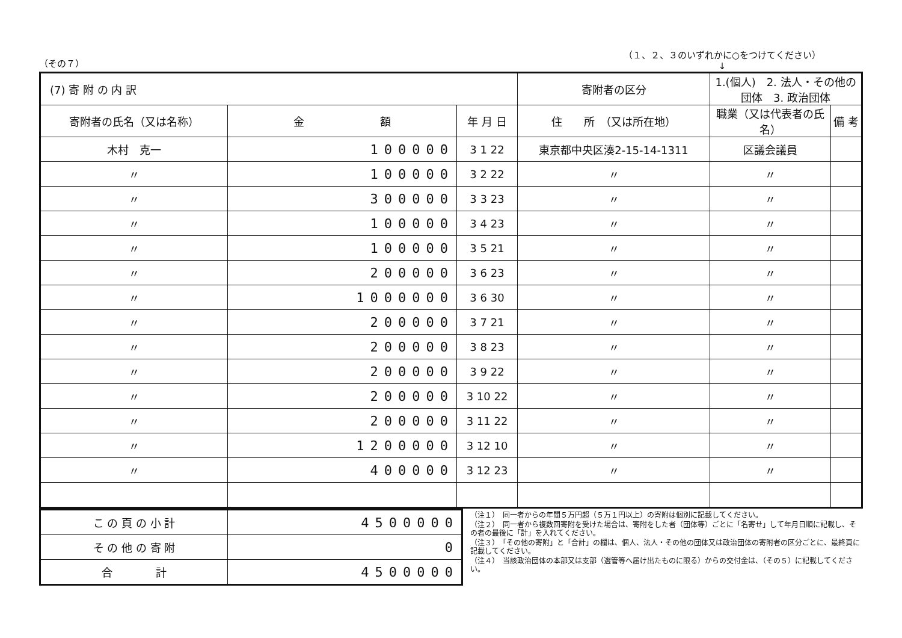（その７）
（１、２、３のいずれかに○をつけてください）
↓
| (7) 寄 附 の 内 訳 | | | | 寄附者の区分 | 1.(個人) 2. 法人・その他の団体 3. 政治団体 | |
| 寄附者の氏名（又は名称） | 金 額 | 年 月 日 | 住 所 （又は所在地） | | 職業（又は代表者の氏名） | 備 考 |
| 木村 克一 | 100000 | 3 1 22 | 東京都中央区湊2-15-14-1311 | | 区議会議員 | |
| 〃 | 100000 | 3 2 22 | 〃 | | 〃 | |
| 〃 | 300000 | 3 3 23 | 〃 | | 〃 | |
| 〃 | 100000 | 3 4 23 | 〃 | | 〃 | |
| 〃 | 100000 | 3 5 21 | 〃 | | 〃 | |
| 〃 | 200000 | 3 6 23 | 〃 | | 〃 | |
| 〃 | 1000000 | 3 6 30 | 〃 | | 〃 | |
| 〃 | 200000 | 3 7 21 | 〃 | | 〃 | |
| 〃 | 200000 | 3 8 23 | 〃 | | 〃 | |
| 〃 | 200000 | 3 9 22 | 〃 | | 〃 | |
| 〃 | 200000 | 3 10 22 | 〃 | | 〃 | |
| 〃 | 200000 | 3 11 22 | 〃 | | 〃 | |
| 〃 | 1200000 | 3 12 10 | 〃 | | 〃 | |
| 〃 | 400000 | 3 12 23 | 〃 | | 〃 | |
| こ の 頁 の 小 計 | 4500000 |
| そ の 他 の 寄 附 | 0 |
| 合 計 | 4500000 |
（注１）　同一者からの年間５万円超（５万１円以上）の寄附は個別に記載してください。
（注２）　同一者から複数回寄附を受けた場合は、寄附をした者（団体等）ごとに「名寄せ」して年月日順に記載し、その者の最後に「計」を入れてください。
（注３）　「その他の寄附」と「合計」の欄は、個人、法人・その他の団体又は政治団体の寄附者の区分ごとに、最終頁に記載してください。
（注４）　当該政治団体の本部又は支部（選管等へ届け出たものに限る）からの交付金は、（その５）に記載してください。